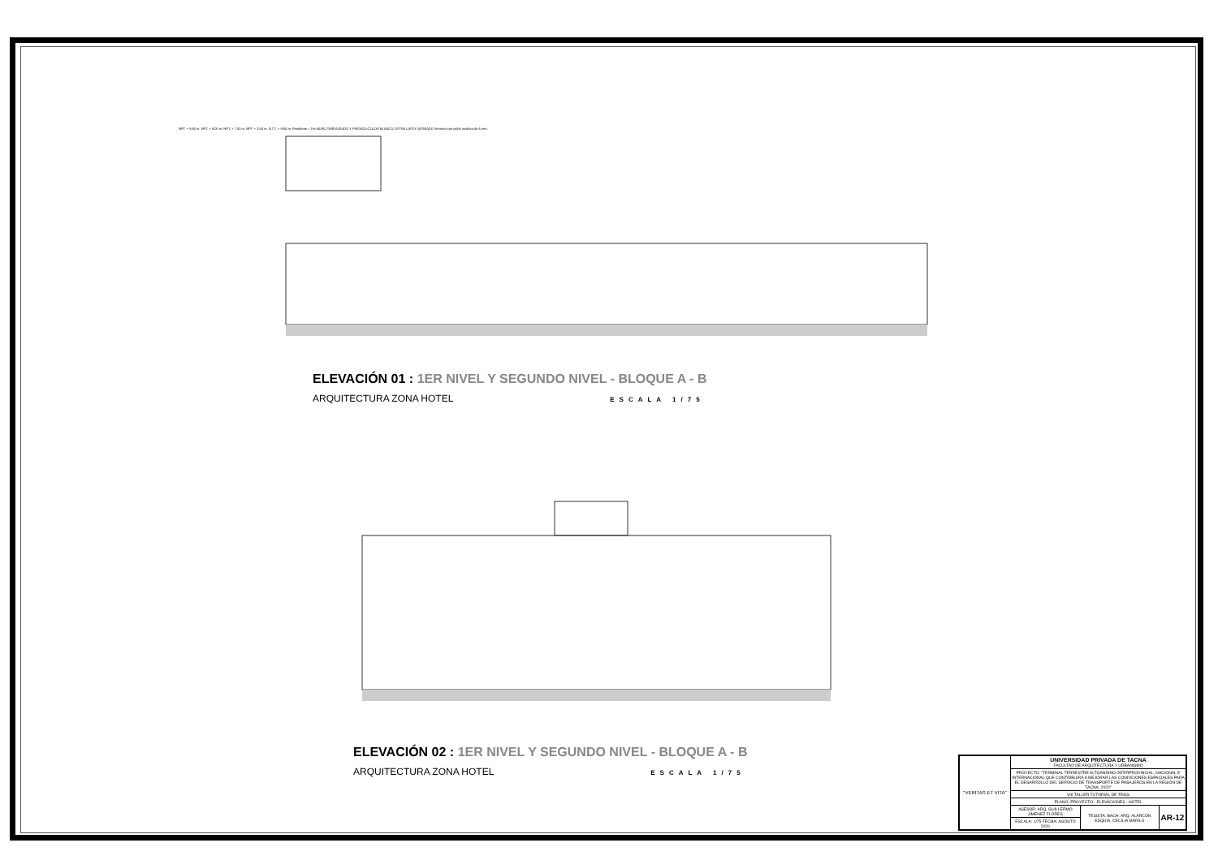ELEVACIÓN 01 : 1ER NIVEL Y SEGUNDO NIVEL - BLOQUE A - B
ARQUITECTURA ZONA HOTEL ESCALA 1/75
ELEVACIÓN 02 : 1ER NIVEL Y SEGUNDO NIVEL - BLOQUE A - B
ARQUITECTURA ZONA HOTEL ESCALA 1/75
| "VERITAS ET VITA" | UNIVERSIDAD PRIVADA DE TACNA FACULTAD DE ARQUITECTURA Y URBANISMO | | |
| | PROYECTO: "TERMINAL TERRESTRE ALTOANDINO INTERPROVINCIAL, NACIONAL E INTERNACIONAL QUE CONTRIBUIRÁ A MEJORAR LAS CONDICIONES ESPACIALES PARA EL DESARROLLO DEL SERVICIO DE TRANSPORTE DE PASAJEROS EN LA REGIÓN DE TACNA, 2020" | | |
| | VIII TALLER TUTORIAL DE TESIS | | |
| | PLANO: PROYECTO - ELEVACIONES - HOTEL | | |
| | ASESOR: ARQ. GUILLERMO JIMÉNEZ FLORES | TESISTA: BACH. ARQ. ALARCÓN ESQUÍA, CECILIA MARILÚ | AR-12 |
| | ESCALA: 1/75 FECHA: AGOSTO 2020 | | |
NPT. + 9.80 m. NPT. + 8.00 m. NPT. + 7.00 m. NPT. + 3.50 m. N.T.T. + 9.80 m. Pendiente = 1% MURO TARRAJEADO Y PINTADO COLOR BLANCO OSTRA LATEX SATINADO Ventana con vidrio incoloro de 6 mm.